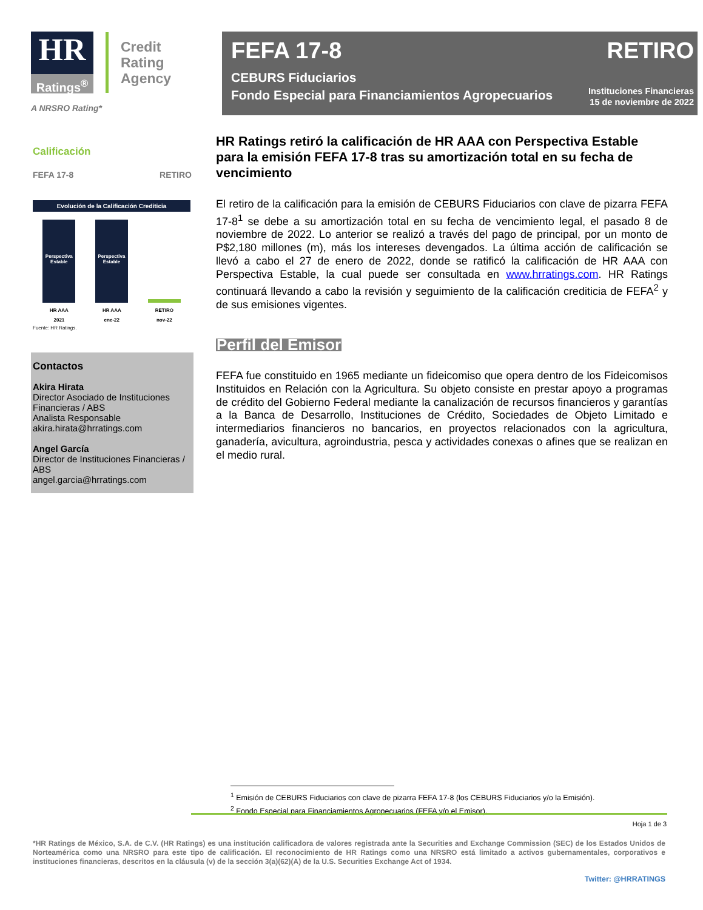HR
Ratings<sup>®</sup>
Credit
Rating
Agency
A NRSRO Rating*
FEFA 17-8
CEBURS Fiduciarios
Fondo Especial para Financiamientos Agropecuarios
RETIRO
Instituciones Financieras
15 de noviembre de 2022
Calificación
FEFA 17-8 RETIRO
Evolución de la Calificación Crediticia
Perspectiva Estable
Perspectiva Estable
HR AAA
2021 HR AAA
ene-22 RETIRO
nov-22
Fuente: HR Ratings.
Contactos
Akira Hirata
Director Asociado de Instituciones Financieras / ABS
Analista Responsable
akira.hirata@hrratings.com
Angel García
Director de Instituciones Financieras / ABS
angel.garcia@hrratings.com
HR Ratings retiró la calificación de HR AAA con Perspectiva Estable para la emisión FEFA 17-8 tras su amortización total en su fecha de vencimiento
El retiro de la calificación para la emisión de CEBURS Fiduciarios con clave de pizarra FEFA 17-8<sup>1</sup> se debe a su amortización total en su fecha de vencimiento legal, el pasado 8 de noviembre de 2022. Lo anterior se realizó a través del pago de principal, por un monto de P$2,180 millones (m), más los intereses devengados. La última acción de calificación se llevó a cabo el 27 de enero de 2022, donde se ratificó la calificación de HR AAA con Perspectiva Estable, la cual puede ser consultada en www.hrratings.com. HR Ratings continuará llevando a cabo la revisión y seguimiento de la calificación crediticia de FEFA<sup>2</sup> y de sus emisiones vigentes.
Perfil del Emisor
FEFA fue constituido en 1965 mediante un fideicomiso que opera dentro de los Fideicomisos Instituidos en Relación con la Agricultura. Su objeto consiste en prestar apoyo a programas de crédito del Gobierno Federal mediante la canalización de recursos financieros y garantías a la Banca de Desarrollo, Instituciones de Crédito, Sociedades de Objeto Limitado e intermediarios financieros no bancarios, en proyectos relacionados con la agricultura, ganadería, avicultura, agroindustria, pesca y actividades conexas o afines que se realizan en el medio rural.
<sup>1</sup> Emisión de CEBURS Fiduciarios con clave de pizarra FEFA 17-8 (los CEBURS Fiduciarios y/o la Emisión).
<sup>2</sup> Fondo Especial para Financiamientos Agropecuarios (FEFA y/o el Emisor).
Hoja 1 de 3
*HR Ratings de México, S.A. de C.V. (HR Ratings) es una institución calificadora de valores registrada ante la Securities and Exchange Commission (SEC) de los Estados Unidos de Norteamérica como una NRSRO para este tipo de calificación. El reconocimiento de HR Ratings como una NRSRO está limitado a activos gubernamentales, corporativos e instituciones financieras, descritos en la cláusula (v) de la sección 3(a)(62)(A) de la U.S. Securities Exchange Act of 1934.
Twitter: @HRRATINGS